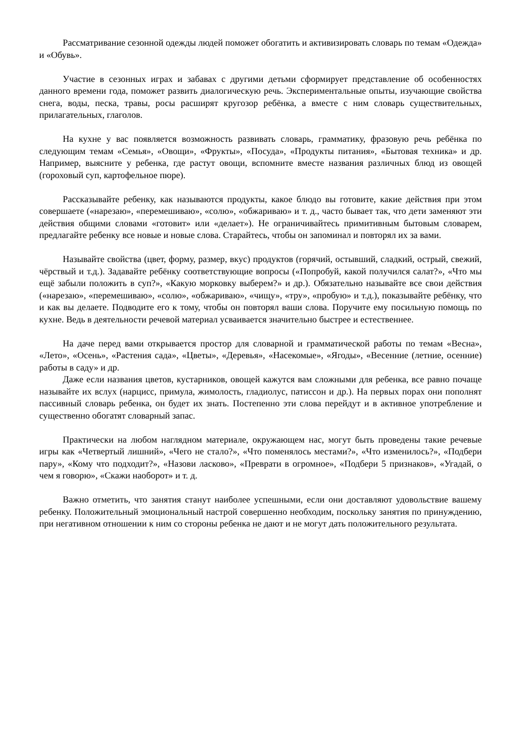Рассматривание сезонной одежды людей поможет обогатить и активизировать словарь по темам «Одежда» и «Обувь».
Участие в сезонных играх и забавах с другими детьми сформирует представление об особенностях данного времени года, поможет развить диалогическую речь. Экспериментальные опыты, изучающие свойства снега, воды, песка, травы, росы расширят кругозор ребёнка, а вместе с ним словарь существительных, прилагательных, глаголов.
На кухне у вас появляется возможность развивать словарь, грамматику, фразовую речь ребёнка по следующим темам «Семья», «Овощи», «Фрукты», «Посуда», «Продукты питания», «Бытовая техника» и др. Например, выясните у ребенка, где растут овощи, вспомните вместе названия различных блюд из овощей (гороховый суп, картофельное пюре).
Рассказывайте ребенку, как называются продукты, какое блюдо вы готовите, какие действия при этом совершаете («нарезаю», «перемешиваю», «солю», «обжариваю» и т. д., часто бывает так, что дети заменяют эти действия общими словами «готовит» или «делает»). Не ограничивайтесь примитивным бытовым словарем, предлагайте ребенку все новые и новые слова. Старайтесь, чтобы он запоминал и повторял их за вами.
Называйте свойства (цвет, форму, размер, вкус) продуктов (горячий, остывший, сладкий, острый, свежий, чёрствый и т.д.). Задавайте ребёнку соответствующие вопросы («Попробуй, какой получился салат?», «Что мы ещё забыли положить в суп?», «Какую морковку выберем?» и др.). Обязательно называйте все свои действия («нарезаю», «перемешиваю», «солю», «обжариваю», «чищу», «тру», «пробую» и т.д.), показывайте ребёнку, что и как вы делаете. Подводите его к тому, чтобы он повторял ваши слова. Поручите ему посильную помощь по кухне. Ведь в деятельности речевой материал усваивается значительно быстрее и естественнее.
На даче перед вами открывается простор для словарной и грамматической работы по темам «Весна», «Лето», «Осень», «Растения сада», «Цветы», «Деревья», «Насекомые», «Ягоды», «Весенние (летние, осенние) работы в саду» и др.
Даже если названия цветов, кустарников, овощей кажутся вам сложными для ребенка, все равно почаще называйте их вслух (нарцисс, примула, жимолость, гладиолус, патиссон и др.). На первых порах они пополнят пассивный словарь ребенка, он будет их знать. Постепенно эти слова перейдут и в активное употребление и существенно обогатят словарный запас.
Практически на любом наглядном материале, окружающем нас, могут быть проведены такие речевые игры как «Четвертый лишний», «Чего не стало?», «Что поменялось местами?», «Что изменилось?», «Подбери пару», «Кому что подходит?», «Назови ласково», «Преврати в огромное», «Подбери 5 признаков», «Угадай, о чем я говорю», «Скажи наоборот» и т. д.
Важно отметить, что занятия станут наиболее успешными, если они доставляют удовольствие вашему ребенку. Положительный эмоциональный настрой совершенно необходим, поскольку занятия по принуждению, при негативном отношении к ним со стороны ребенка не дают и не могут дать положительного результата.